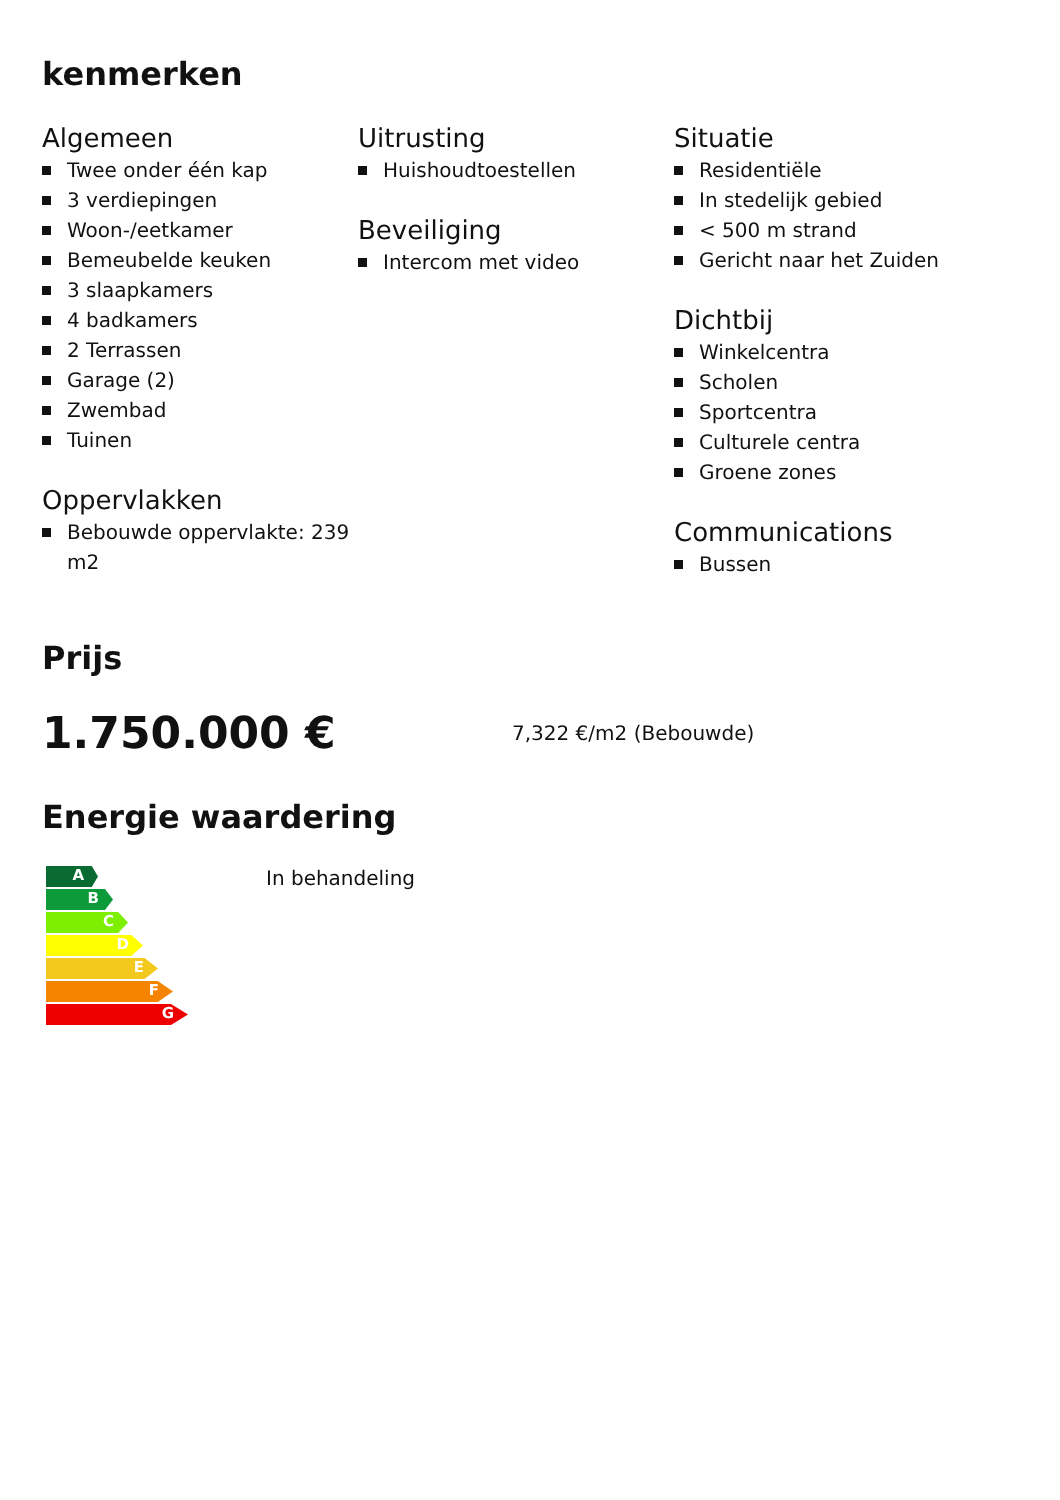kenmerken
Algemeen
Twee onder één kap
3 verdiepingen
Woon-/eetkamer
Bemeubelde keuken
3 slaapkamers
4 badkamers
2 Terrassen
Garage (2)
Zwembad
Tuinen
Oppervlakken
Bebouwde oppervlakte: 239 m2
Uitrusting
Huishoudtoestellen
Beveiliging
Intercom met video
Situatie
Residentiële
In stedelijk gebied
< 500 m strand
Gericht naar het Zuiden
Dichtbij
Winkelcentra
Scholen
Sportcentra
Culturele centra
Groene zones
Communications
Bussen
Prijs
1.750.000 €
7,322 €/m2 (Bebouwde)
Energie waardering
A
B
C
D
E
F
G
In behandeling